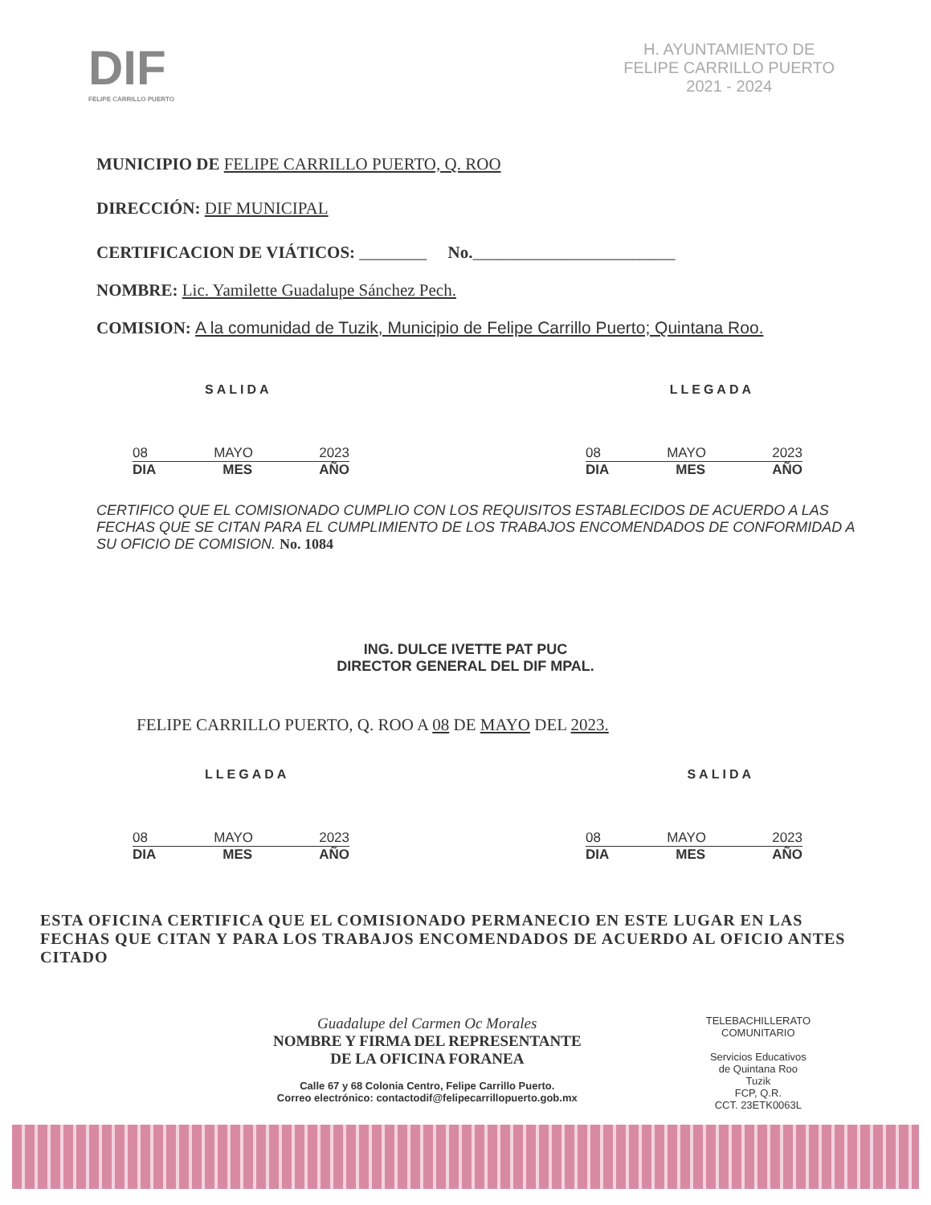DIF
FELIPE CARRILLO PUERTO
H. AYUNTAMIENTO DE
FELIPE CARRILLO PUERTO
2021 - 2024
MUNICIPIO DE FELIPE CARRILLO PUERTO, Q. ROO
DIRECCIÓN: DIF MUNICIPAL
CERTIFICACION DE VIÁTICOS: ________ No.________________________
NOMBRE: Lic. Yamilette Guadalupe Sánchez Pech.
COMISION: A la comunidad de Tuzik, Municipio de Felipe Carrillo Puerto; Quintana Roo.
SALIDA LLEGADA
08 MAYO 2023
DIA MES AÑO
08 MAYO 2023
DIA MES AÑO
CERTIFICO QUE EL COMISIONADO CUMPLIO CON LOS REQUISITOS ESTABLECIDOS DE ACUERDO A LAS FECHAS QUE SE CITAN PARA EL CUMPLIMIENTO DE LOS TRABAJOS ENCOMENDADOS DE CONFORMIDAD A SU OFICIO DE COMISION. No. 1084
ING. DULCE IVETTE PAT PUC
DIRECTOR GENERAL DEL DIF MPAL.
FELIPE CARRILLO PUERTO, Q. ROO A 08 DE MAYO DEL 2023.
LLEGADA SALIDA
08 MAYO 2023
DIA MES AÑO
08 MAYO 2023
DIA MES AÑO
ESTA OFICINA CERTIFICA QUE EL COMISIONADO PERMANECIO EN ESTE LUGAR EN LAS FECHAS QUE CITAN Y PARA LOS TRABAJOS ENCOMENDADOS DE ACUERDO AL OFICIO ANTES CITADO
Guadalupe del Carmen Oc Morales
NOMBRE Y FIRMA DEL REPRESENTANTE
DE LA OFICINA FORANEA
Calle 67 y 68 Colonia Centro, Felipe Carrillo Puerto.
Correo electrónico: contactodif@felipecarrillopuerto.gob.mx
TELEBACHILLERATO
COMUNITARIO
Servicios Educativos
de Quintana Roo
Tuzik
FCP, Q.R.
CCT. 23ETK0063L